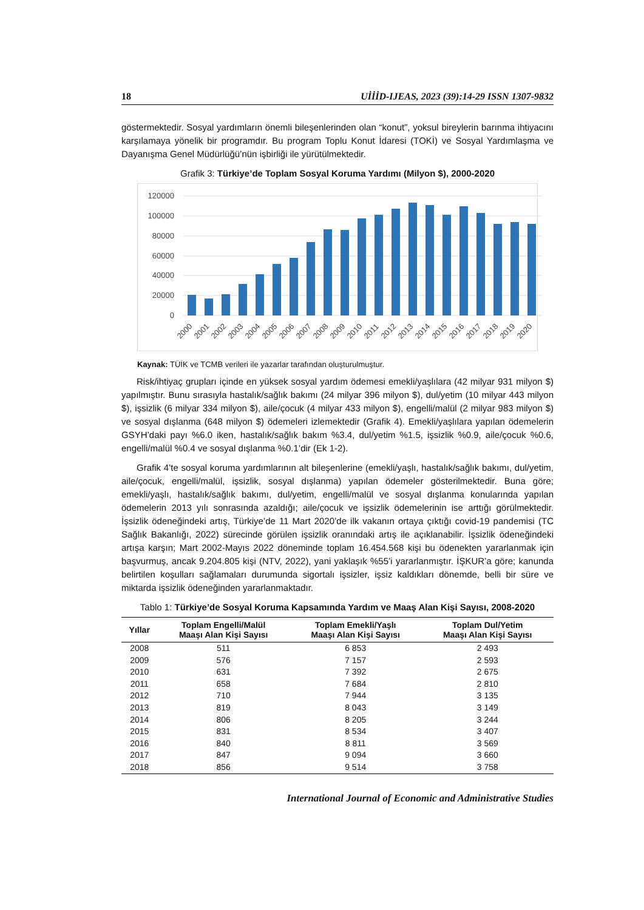18 UİİİD-IJEAS, 2023 (39):14-29 ISSN 1307-9832
göstermektedir. Sosyal yardımların önemli bileşenlerinden olan “konut”, yoksul bireylerin barınma ihtiyacını karşılamaya yönelik bir programdır. Bu program Toplu Konut İdaresi (TOKİ) ve Sosyal Yardımlaşma ve Dayanışma Genel Müdürlüğü’nün işbirliği ile yürütülmektedir.
Grafik 3: Türkiye’de Toplam Sosyal Koruma Yardımı (Milyon $), 2000-2020
120000
100000
80000
60000
40000
20000
0
2000
2001
2002
2003
2004
2005
2006
2007
2008
2009
2010
2011
2012
2013
2014
2015
2016
2017
2018
2019
2020
Kaynak: TÜİK ve TCMB verileri ile yazarlar tarafından oluşturulmuştur.
Risk/ihtiyaç grupları içinde en yüksek sosyal yardım ödemesi emekli/yaşlılara (42 milyar 931 milyon $) yapılmıştır. Bunu sırasıyla hastalık/sağlık bakımı (24 milyar 396 milyon $), dul/yetim (10 milyar 443 milyon $), işsizlik (6 milyar 334 milyon $), aile/çocuk (4 milyar 433 milyon $), engelli/malül (2 milyar 983 milyon $) ve sosyal dışlanma (648 milyon $) ödemeleri izlemektedir (Grafik 4). Emekli/yaşlılara yapılan ödemelerin GSYH’daki payı %6.0 iken, hastalık/sağlık bakım %3.4, dul/yetim %1.5, işsizlik %0.9, aile/çocuk %0.6, engelli/malül %0.4 ve sosyal dışlanma %0.1’dir (Ek 1-2).
Grafik 4’te sosyal koruma yardımlarının alt bileşenlerine (emekli/yaşlı, hastalık/sağlık bakımı, dul/yetim, aile/çocuk, engelli/malül, işsizlik, sosyal dışlanma) yapılan ödemeler gösterilmektedir. Buna göre; emekli/yaşlı, hastalık/sağlık bakımı, dul/yetim, engelli/malül ve sosyal dışlanma konularında yapılan ödemelerin 2013 yılı sonrasında azaldığı; aile/çocuk ve işsizlik ödemelerinin ise arttığı görülmektedir. İşsizlik ödeneğindeki artış, Türkiye’de 11 Mart 2020’de ilk vakanın ortaya çıktığı covid-19 pandemisi (TC Sağlık Bakanlığı, 2022) sürecinde görülen işsizlik oranındaki artış ile açıklanabilir. İşsizlik ödeneğindeki artışa karşın; Mart 2002-Mayıs 2022 döneminde toplam 16.454.568 kişi bu ödenekten yararlanmak için başvurmuş, ancak 9.204.805 kişi (NTV, 2022), yani yaklaşık %55’i yararlanmıştır. İŞKUR’a göre; kanunda belirtilen koşulları sağlamaları durumunda sigortalı işsizler, işsiz kaldıkları dönemde, belli bir süre ve miktarda işsizlik ödeneğinden yararlanmaktadır.
Tablo 1: Türkiye’de Sosyal Koruma Kapsamında Yardım ve Maaş Alan Kişi Sayısı, 2008-2020
| Yıllar | Toplam Engelli/Malül Maaşı Alan Kişi Sayısı | Toplam Emekli/Yaşlı Maaşı Alan Kişi Sayısı | Toplam Dul/Yetim Maaşı Alan Kişi Sayısı |
| --- | --- | --- | --- |
| 2008 | 511 | 6 853 | 2 493 |
| 2009 | 576 | 7 157 | 2 593 |
| 2010 | 631 | 7 392 | 2 675 |
| 2011 | 658 | 7 684 | 2 810 |
| 2012 | 710 | 7 944 | 3 135 |
| 2013 | 819 | 8 043 | 3 149 |
| 2014 | 806 | 8 205 | 3 244 |
| 2015 | 831 | 8 534 | 3 407 |
| 2016 | 840 | 8 811 | 3 569 |
| 2017 | 847 | 9 094 | 3 660 |
| 2018 | 856 | 9 514 | 3 758 |
International Journal of Economic and Administrative Studies